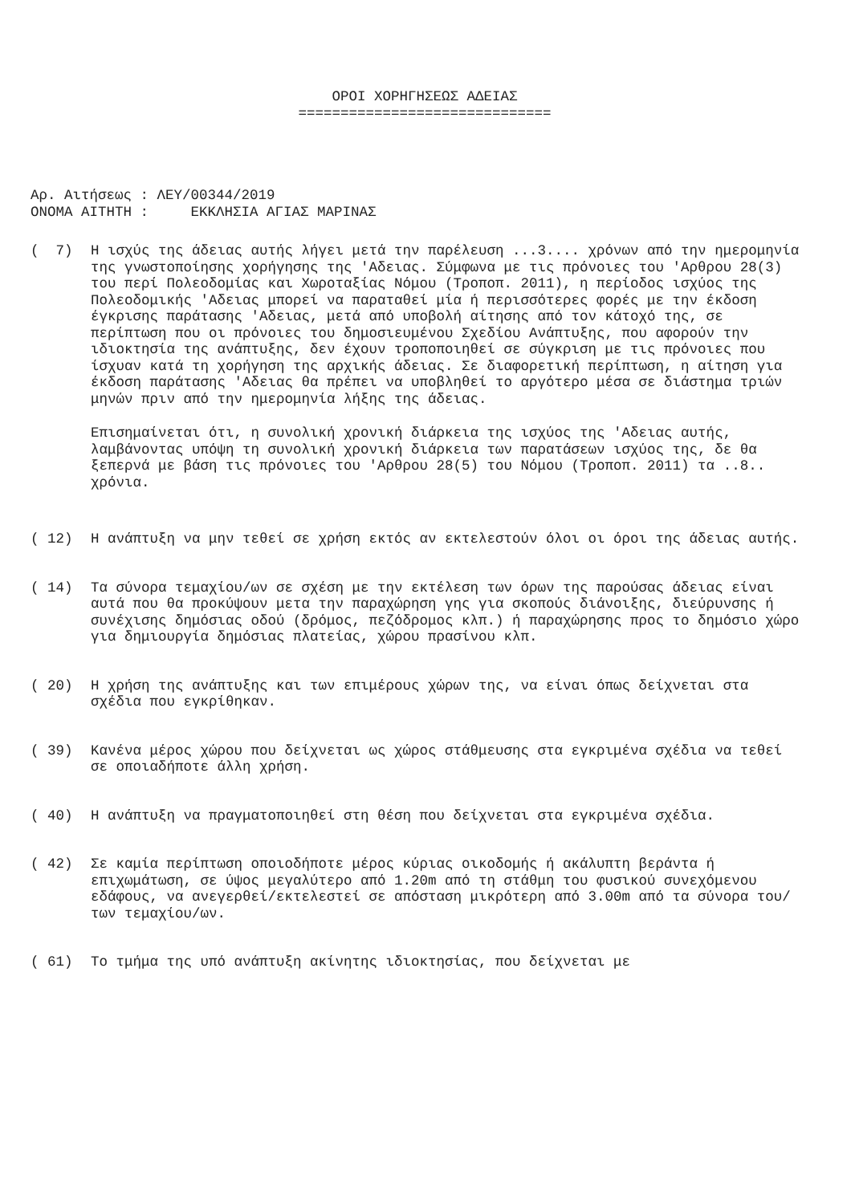ΟΡΟΙ ΧΟΡΗΓΗΣΕΩΣ ΑΔΕΙΑΣ
==============================
Αρ. Αιτήσεως : ΛΕΥ/00344/2019 ΟΝΟΜΑ ΑΙΤΗΤΗ : ΕΚΚΛΗΣΙΑ ΑΓΙΑΣ ΜΑΡΙΝΑΣ
( 7)
Η ισχύς της άδειας αυτής λήγει μετά την παρέλευση ...3.... χρόνων από την ημερομηνία της γνωστοποίησης χορήγησης της 'Αδειας. Σύμφωνα με τις πρόνοιες του 'Αρθρου 28(3) του περί Πολεοδομίας και Χωροταξίας Νόμου (Τροποπ. 2011), η περίοδος ισχύος της Πολεοδομικής 'Αδειας μπορεί να παραταθεί μία ή περισσότερες φορές με την έκδοση έγκρισης παράτασης 'Αδειας, μετά από υποβολή αίτησης από τον κάτοχό της, σε περίπτωση που οι πρόνοιες του δημοσιευμένου Σχεδίου Ανάπτυξης, που αφορούν την ιδιοκτησία της ανάπτυξης, δεν έχουν τροποποιηθεί σε σύγκριση με τις πρόνοιες που ίσχυαν κατά τη χορήγηση της αρχικής άδειας. Σε διαφορετική περίπτωση, η αίτηση για έκδοση παράτασης 'Αδειας θα πρέπει να υποβληθεί το αργότερο μέσα σε διάστημα τριών μηνών πριν από την ημερομηνία λήξης της άδειας.
Επισημαίνεται ότι, η συνολική χρονική διάρκεια της ισχύος της 'Αδειας αυτής, λαμβάνοντας υπόψη τη συνολική χρονική διάρκεια των παρατάσεων ισχύος της, δε θα ξεπερνά με βάση τις πρόνοιες του 'Αρθρου 28(5) του Νόμου (Τροποπ. 2011) τα ..8.. χρόνια.
( 12)
Η ανάπτυξη να μην τεθεί σε χρήση εκτός αν εκτελεστούν όλοι οι όροι της άδειας αυτής.
( 14)
Τα σύνορα τεμαχίου/ων σε σχέση με την εκτέλεση των όρων της παρούσας άδειας είναι αυτά που θα προκύψουν μετα την παραχώρηση γης για σκοπούς διάνοιξης, διεύρυνσης ή συνέχισης δημόσιας οδού (δρόμος, πεζόδρομος κλπ.) ή παραχώρησης προς το δημόσιο χώρο για δημιουργία δημόσιας πλατείας, χώρου πρασίνου κλπ.
( 20)
Η χρήση της ανάπτυξης και των επιμέρους χώρων της, να είναι όπως δείχνεται στα σχέδια που εγκρίθηκαν.
( 39)
Κανένα μέρος χώρου που δείχνεται ως χώρος στάθμευσης στα εγκριμένα σχέδια να τεθεί σε οποιαδήποτε άλλη χρήση.
( 40)
Η ανάπτυξη να πραγματοποιηθεί στη θέση που δείχνεται στα εγκριμένα σχέδια.
( 42)
Σε καμία περίπτωση οποιοδήποτε μέρος κύριας οικοδομής ή ακάλυπτη βεράντα ή επιχωμάτωση, σε ύψος μεγαλύτερο από 1.20m από τη στάθμη του φυσικού συνεχόμενου εδάφους, να ανεγερθεί/εκτελεστεί σε απόσταση μικρότερη από 3.00m από τα σύνορα του/των τεμαχίου/ων.
( 61)
Το τμήμα της υπό ανάπτυξη ακίνητης ιδιοκτησίας, που δείχνεται με